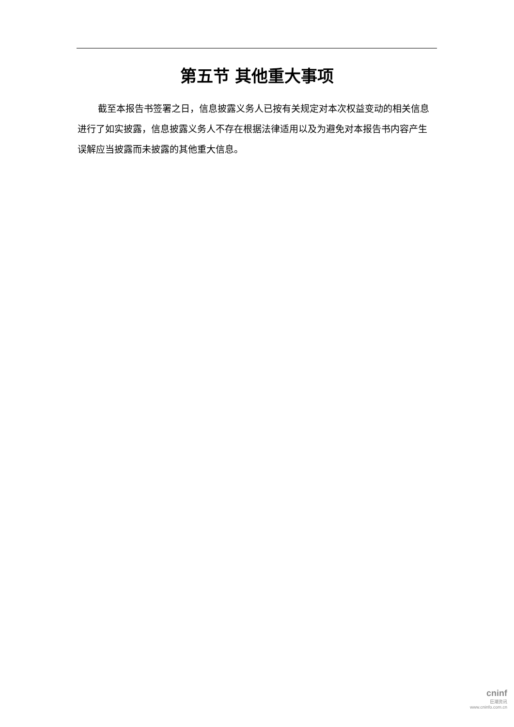第五节 其他重大事项
截至本报告书签署之日，信息披露义务人已按有关规定对本次权益变动的相关信息进行了如实披露，信息披露义务人不存在根据法律适用以及为避免对本报告书内容产生误解应当披露而未披露的其他重大信息。
cninf
巨潮资讯
www.cninfo.com.cn